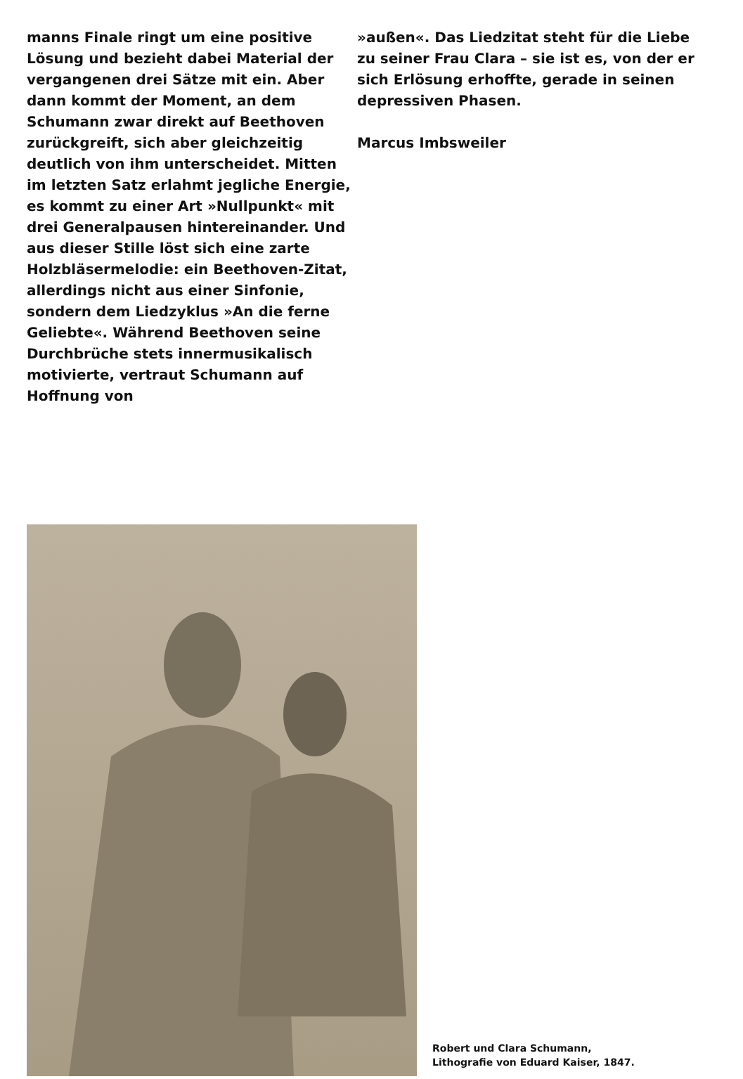manns Finale ringt um eine positive Lösung und bezieht dabei Material der vergangenen drei Sätze mit ein. Aber dann kommt der Moment, an dem Schumann zwar direkt auf Beethoven zurückgreift, sich aber gleichzeitig deutlich von ihm unterscheidet. Mitten im letzten Satz erlahmt jegliche Energie, es kommt zu einer Art »Nullpunkt« mit drei Generalpausen hintereinander. Und aus dieser Stille löst sich eine zarte Holzbläsermelodie: ein Beethoven-Zitat, allerdings nicht aus einer Sinfonie, sondern dem Liedzyklus »An die ferne Geliebte«. Während Beethoven seine Durchbrüche stets innermusikalisch motivierte, vertraut Schumann auf Hoffnung von
»außen«. Das Liedzitat steht für die Liebe zu seiner Frau Clara – sie ist es, von der er sich Erlösung erhoffte, gerade in seinen depressiven Phasen.
Marcus Imbsweiler
Robert und Clara Schumann,
Lithografie von Eduard Kaiser, 1847.